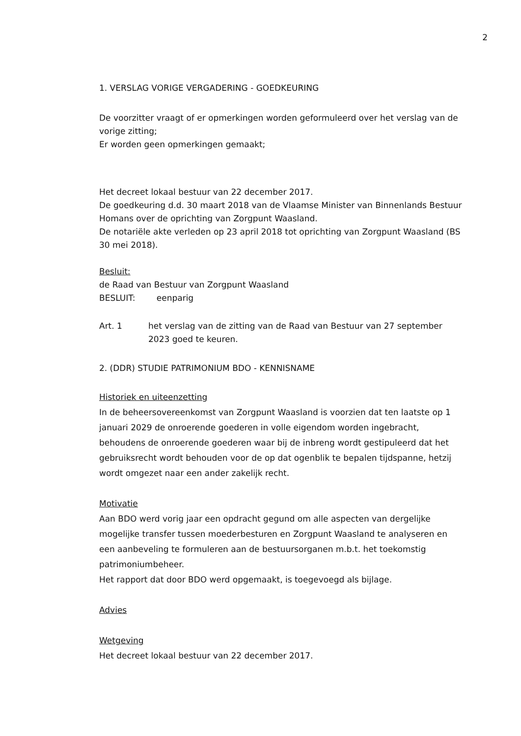2
1. VERSLAG VORIGE VERGADERING - GOEDKEURING
De voorzitter vraagt of er opmerkingen worden geformuleerd over het verslag van de vorige zitting;
Er worden geen opmerkingen gemaakt;
Het decreet lokaal bestuur van 22 december 2017.
De goedkeuring d.d. 30 maart 2018 van de Vlaamse Minister van Binnenlands Bestuur Homans over de oprichting van Zorgpunt Waasland.
De notariële akte verleden op 23 april 2018 tot oprichting van Zorgpunt Waasland (BS 30 mei 2018).
Besluit:
de Raad van Bestuur van Zorgpunt Waasland
BESLUIT: eenparig
Art. 1 het verslag van de zitting van de Raad van Bestuur van 27 september 2023 goed te keuren.
2. (DDR) STUDIE PATRIMONIUM BDO - KENNISNAME
Historiek en uiteenzetting
In de beheersovereenkomst van Zorgpunt Waasland is voorzien dat ten laatste op 1 januari 2029 de onroerende goederen in volle eigendom worden ingebracht, behoudens de onroerende goederen waar bij de inbreng wordt gestipuleerd dat het gebruiksrecht wordt behouden voor de op dat ogenblik te bepalen tijdspanne, hetzij wordt omgezet naar een ander zakelijk recht.
Motivatie
Aan BDO werd vorig jaar een opdracht gegund om alle aspecten van dergelijke mogelijke transfer tussen moederbesturen en Zorgpunt Waasland te analyseren en een aanbeveling te formuleren aan de bestuursorganen m.b.t. het toekomstig patrimoniumbeheer.
Het rapport dat door BDO werd opgemaakt, is toegevoegd als bijlage.
Advies
Wetgeving
Het decreet lokaal bestuur van 22 december 2017.